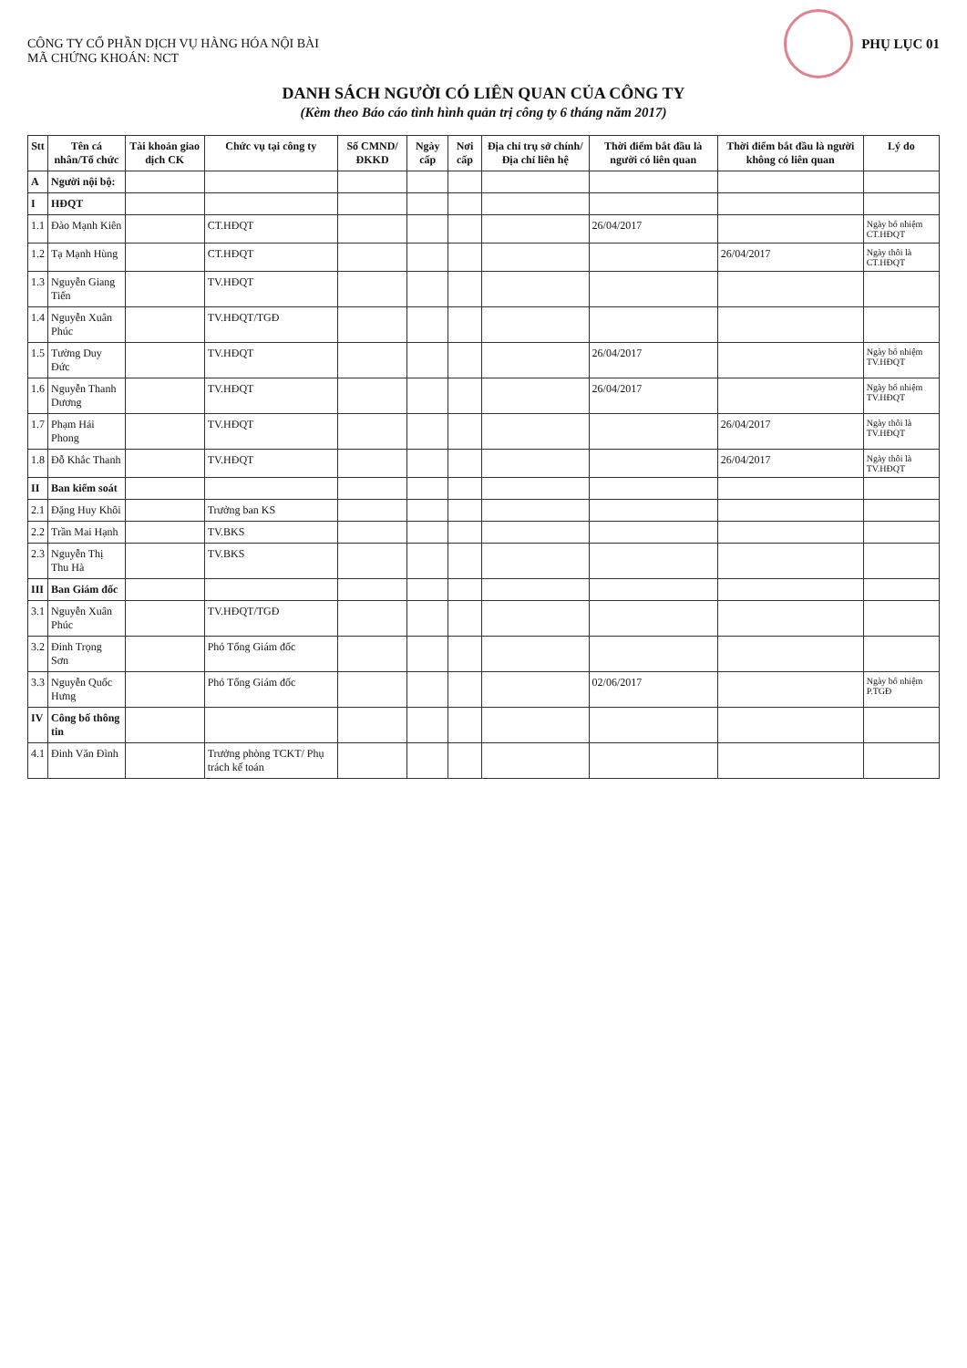CÔNG TY CỔ PHẦN DỊCH VỤ HÀNG HÓA NỘI BÀI
MÃ CHỨNG KHOÁN: NCT
PHỤ LỤC 01
DANH SÁCH NGƯỜI CÓ LIÊN QUAN CỦA CÔNG TY
(Kèm theo Báo cáo tình hình quản trị công ty 6 tháng năm 2017)
| Stt | Tên cá nhân/Tổ chức | Tài khoản giao dịch CK | Chức vụ tại công ty | Số CMND/ ĐKKD | Ngày cấp | Nơi cấp | Địa chỉ trụ sở chính/ Địa chỉ liên hệ | Thời điểm bắt đầu là người có liên quan | Thời điểm bắt đầu là người không có liên quan | Lý do |
| --- | --- | --- | --- | --- | --- | --- | --- | --- | --- | --- |
| A | Người nội bộ: | | | | | | | | | |
| I | HĐQT | | | | | | | | | |
| 1.1 | Đào Mạnh Kiên | | CT.HĐQT | | | | | 26/04/2017 | | Ngày bổ nhiệm CT.HĐQT |
| 1.2 | Tạ Mạnh Hùng | | CT.HĐQT | | | | | | 26/04/2017 | Ngày thôi là CT.HĐQT |
| 1.3 | Nguyễn Giang Tiến | | TV.HĐQT | | | | | | | |
| 1.4 | Nguyễn Xuân Phúc | | TV.HĐQT/TGĐ | | | | | | | |
| 1.5 | Tường Duy Đức | | TV.HĐQT | | | | | 26/04/2017 | | Ngày bổ nhiệm TV.HĐQT |
| 1.6 | Nguyễn Thanh Dương | | TV.HĐQT | | | | | 26/04/2017 | | Ngày bổ nhiệm TV.HĐQT |
| 1.7 | Phạm Hải Phong | | TV.HĐQT | | | | | | 26/04/2017 | Ngày thôi là TV.HĐQT |
| 1.8 | Đỗ Khắc Thanh | | TV.HĐQT | | | | | | 26/04/2017 | Ngày thôi là TV.HĐQT |
| II | Ban kiểm soát | | | | | | | | | |
| 2.1 | Đặng Huy Khôi | | Trưởng ban KS | | | | | | | |
| 2.2 | Trần Mai Hạnh | | TV.BKS | | | | | | | |
| 2.3 | Nguyễn Thị Thu Hà | | TV.BKS | | | | | | | |
| III | Ban Giám đốc | | | | | | | | | |
| 3.1 | Nguyễn Xuân Phúc | | TV.HĐQT/TGĐ | | | | | | | |
| 3.2 | Đinh Trọng Sơn | | Phó Tổng Giám đốc | | | | | | | |
| 3.3 | Nguyễn Quốc Hưng | | Phó Tổng Giám đốc | | | | | 02/06/2017 | | Ngày bổ nhiệm P.TGĐ |
| IV | Công bố thông tin | | | | | | | | | |
| 4.1 | Đinh Văn Đình | | Trưởng phòng TCKT/ Phụ trách kế toán | | | | | | | |